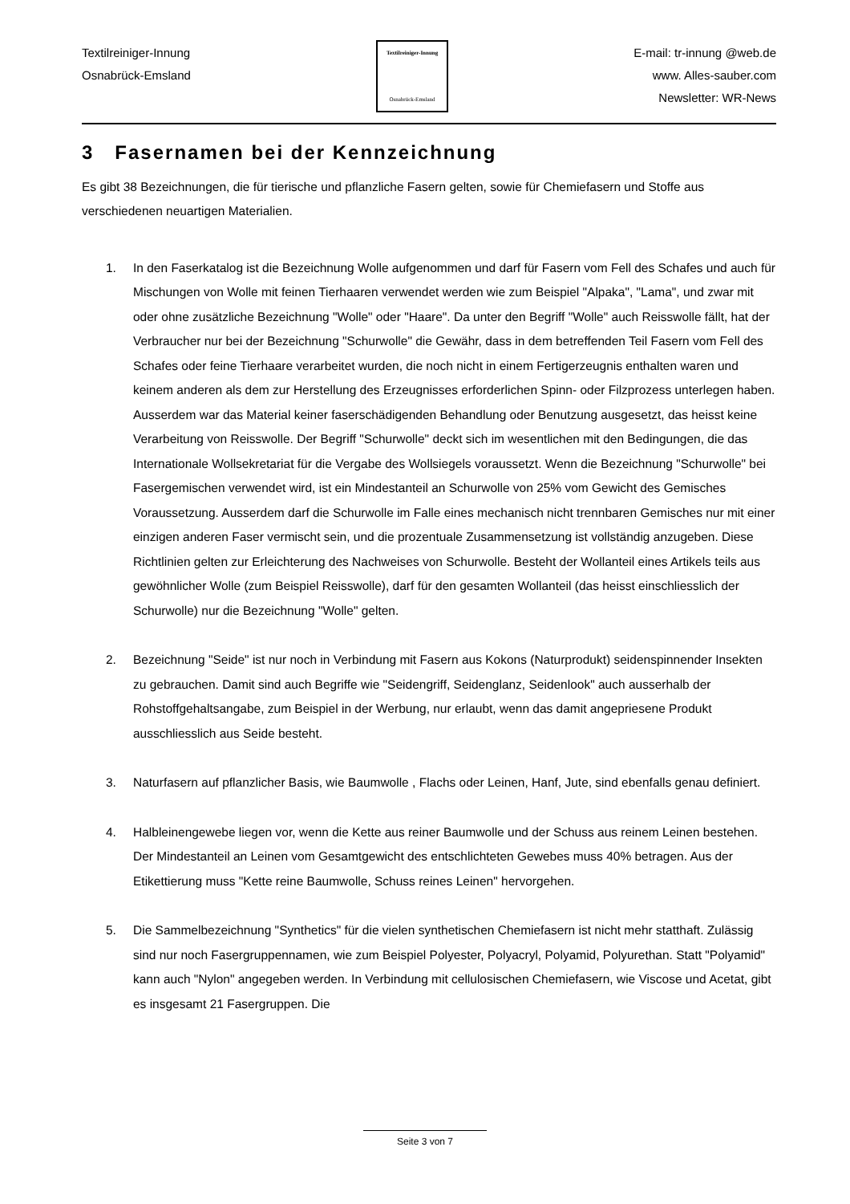Textilreiniger-Innung
Osnabrück-Emsland
Textilreiniger-Innung
Osnabrück-Emsland
E-mail: tr-innung @web.de
www. Alles-sauber.com
Newsletter: WR-News
3 Fasernamen bei der Kennzeichnung
Es gibt 38 Bezeichnungen, die für tierische und pflanzliche Fasern gelten, sowie für Chemiefasern und Stoffe aus verschiedenen neuartigen Materialien.
1. In den Faserkatalog ist die Bezeichnung Wolle aufgenommen und darf für Fasern vom Fell des Schafes und auch für Mischungen von Wolle mit feinen Tierhaaren verwendet werden wie zum Beispiel "Alpaka", "Lama", und zwar mit oder ohne zusätzliche Bezeichnung "Wolle" oder "Haare". Da unter den Begriff "Wolle" auch Reisswolle fällt, hat der Verbraucher nur bei der Bezeichnung "Schurwolle" die Gewähr, dass in dem betreffenden Teil Fasern vom Fell des Schafes oder feine Tierhaare verarbeitet wurden, die noch nicht in einem Fertigerzeugnis enthalten waren und keinem anderen als dem zur Herstellung des Erzeugnisses erforderlichen Spinn- oder Filzprozess unterlegen haben. Ausserdem war das Material keiner faserschädigenden Behandlung oder Benutzung ausgesetzt, das heisst keine Verarbeitung von Reisswolle. Der Begriff "Schurwolle" deckt sich im wesentlichen mit den Bedingungen, die das Internationale Wollsekretariat für die Vergabe des Wollsiegels voraussetzt. Wenn die Bezeichnung "Schurwolle" bei Fasergemischen verwendet wird, ist ein Mindestanteil an Schurwolle von 25% vom Gewicht des Gemisches Voraussetzung. Ausserdem darf die Schurwolle im Falle eines mechanisch nicht trennbaren Gemisches nur mit einer einzigen anderen Faser vermischt sein, und die prozentuale Zusammensetzung ist vollständig anzugeben. Diese Richtlinien gelten zur Erleichterung des Nachweises von Schurwolle. Besteht der Wollanteil eines Artikels teils aus gewöhnlicher Wolle (zum Beispiel Reisswolle), darf für den gesamten Wollanteil (das heisst einschliesslich der Schurwolle) nur die Bezeichnung "Wolle" gelten.
2. Bezeichnung "Seide" ist nur noch in Verbindung mit Fasern aus Kokons (Naturprodukt) seidenspinnender Insekten zu gebrauchen. Damit sind auch Begriffe wie "Seidengriff, Seidenglanz, Seidenlook" auch ausserhalb der Rohstoffgehaltsangabe, zum Beispiel in der Werbung, nur erlaubt, wenn das damit angepriesene Produkt ausschliesslich aus Seide besteht.
3. Naturfasern auf pflanzlicher Basis, wie Baumwolle , Flachs oder Leinen, Hanf, Jute, sind ebenfalls genau definiert.
4. Halbleinengewebe liegen vor, wenn die Kette aus reiner Baumwolle und der Schuss aus reinem Leinen bestehen. Der Mindestanteil an Leinen vom Gesamtgewicht des entschlichteten Gewebes muss 40% betragen. Aus der Etikettierung muss "Kette reine Baumwolle, Schuss reines Leinen" hervorgehen.
5. Die Sammelbezeichnung "Synthetics" für die vielen synthetischen Chemiefasern ist nicht mehr statthaft. Zulässig sind nur noch Fasergruppennamen, wie zum Beispiel Polyester, Polyacryl, Polyamid, Polyurethan. Statt "Polyamid" kann auch "Nylon" angegeben werden. In Verbindung mit cellulosischen Chemiefasern, wie Viscose und Acetat, gibt es insgesamt 21 Fasergruppen. Die
Seite 3 von 7